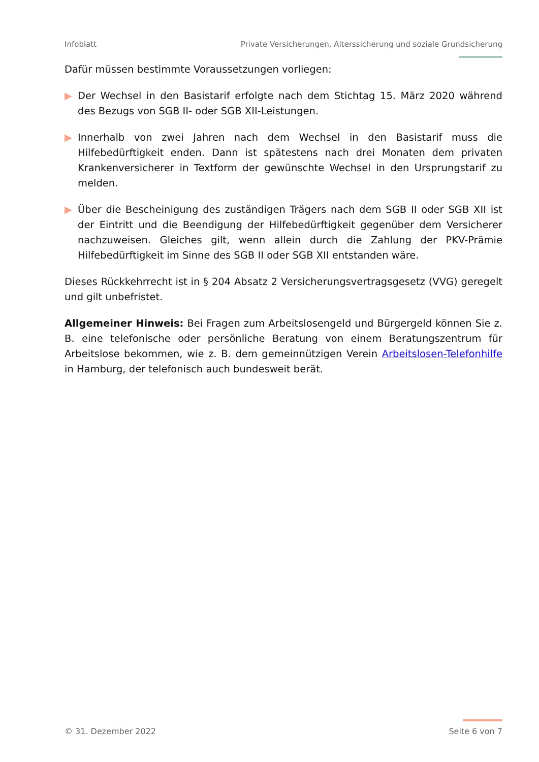Infoblatt Private Versicherungen, Alterssicherung und soziale Grundsicherung
Dafür müssen bestimmte Voraussetzungen vorliegen:
▶ Der Wechsel in den Basistarif erfolgte nach dem Stichtag 15. März 2020 während des Bezugs von SGB II- oder SGB XII-Leistungen.
▶ Innerhalb von zwei Jahren nach dem Wechsel in den Basistarif muss die Hilfebedürftigkeit enden. Dann ist spätestens nach drei Monaten dem privaten Krankenversicherer in Textform der gewünschte Wechsel in den Ursprungstarif zu melden.
▶ Über die Bescheinigung des zuständigen Trägers nach dem SGB II oder SGB XII ist der Eintritt und die Beendigung der Hilfebedürftigkeit gegenüber dem Versicherer nachzuweisen. Gleiches gilt, wenn allein durch die Zahlung der PKV-Prämie Hilfebedürftigkeit im Sinne des SGB II oder SGB XII entstanden wäre.
Dieses Rückkehrrecht ist in § 204 Absatz 2 Versicherungsvertragsgesetz (VVG) geregelt und gilt unbefristet.
Allgemeiner Hinweis: Bei Fragen zum Arbeitslosengeld und Bürgergeld können Sie z. B. eine telefonische oder persönliche Beratung von einem Beratungszentrum für Arbeitslose bekommen, wie z. B. dem gemeinnützigen Verein Arbeitslosen-Telefonhilfe in Hamburg, der telefonisch auch bundesweit berät.
© 31. Dezember 2022 Seite 6 von 7